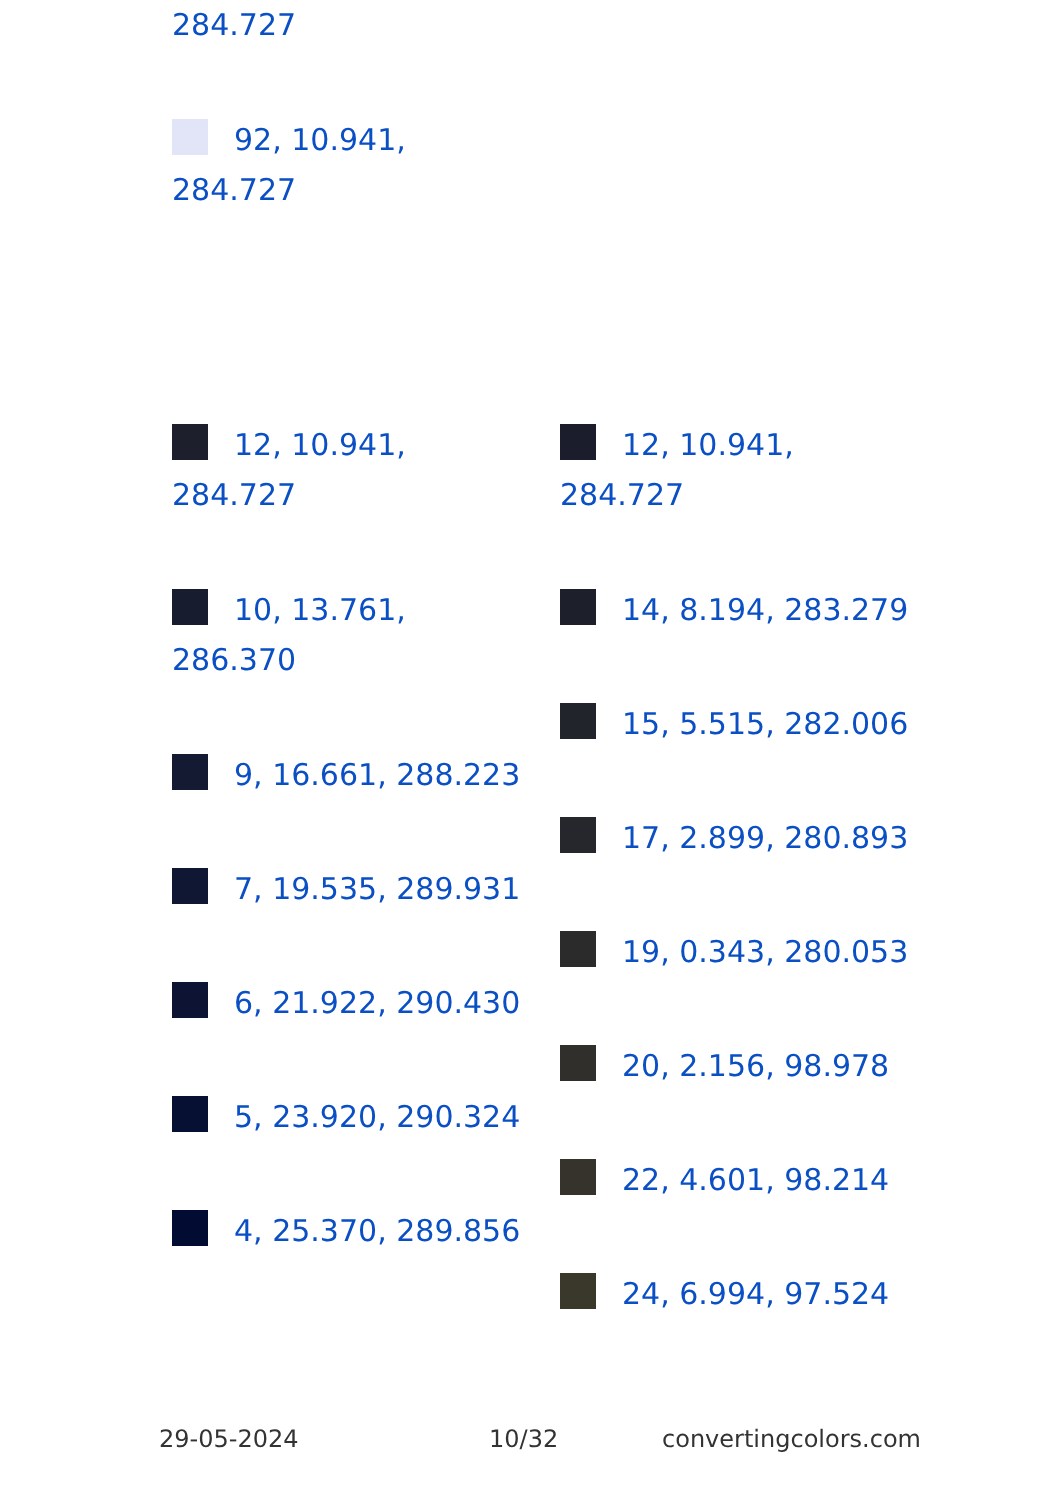284.727
92, 10.941, 284.727
12, 10.941, 284.727
12, 10.941, 284.727
10, 13.761, 286.370
14, 8.194, 283.279
15, 5.515, 282.006
9, 16.661, 288.223
17, 2.899, 280.893
7, 19.535, 289.931
19, 0.343, 280.053
6, 21.922, 290.430
20, 2.156, 98.978
5, 23.920, 290.324
22, 4.601, 98.214
4, 25.370, 289.856
24, 6.994, 97.524
29-05-2024 10/32 convertingcolors.com